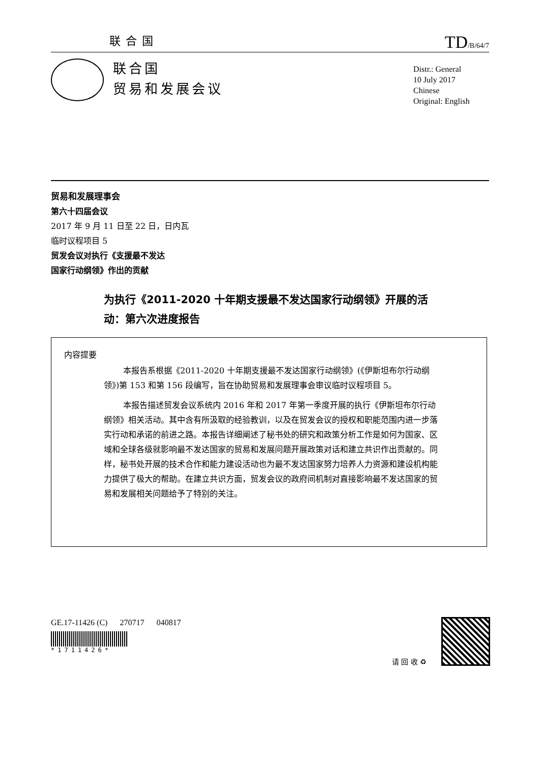联合国 TD/B/64/7
联合国
贸易和发展会议
Distr.: General
10 July 2017
Chinese
Original: English
贸易和发展理事会
第六十四届会议
2017 年 9 月 11 日至 22 日，日内瓦
临时议程项目 5
贸发会议对执行《支援最不发达
国家行动纲领》作出的贡献
为执行《2011-2020 十年期支援最不发达国家行动纲领》开展的活动：第六次进度报告
内容提要
本报告系根据《2011-2020 十年期支援最不发达国家行动纲领》(《伊斯坦布尔行动纲领》)第 153 和第 156 段编写，旨在协助贸易和发展理事会审议临时议程项目 5。
本报告描述贸发会议系统内 2016 年和 2017 年第一季度开展的执行《伊斯坦布尔行动纲领》相关活动。其中含有所汲取的经验教训，以及在贸发会议的授权和职能范围内进一步落实行动和承诺的前进之路。本报告详细阐述了秘书处的研究和政策分析工作是如何为国家、区域和全球各级就影响最不发达国家的贸易和发展问题开展政策对话和建立共识作出贡献的。同样，秘书处开展的技术合作和能力建设活动也为最不发达国家努力培养人力资源和建设机构能力提供了极大的帮助。在建立共识方面，贸发会议的政府间机制对直接影响最不发达国家的贸易和发展相关问题给予了特别的关注。
GE.17-11426 (C) 270717 040817
*1711426*
请 回 收 ♻